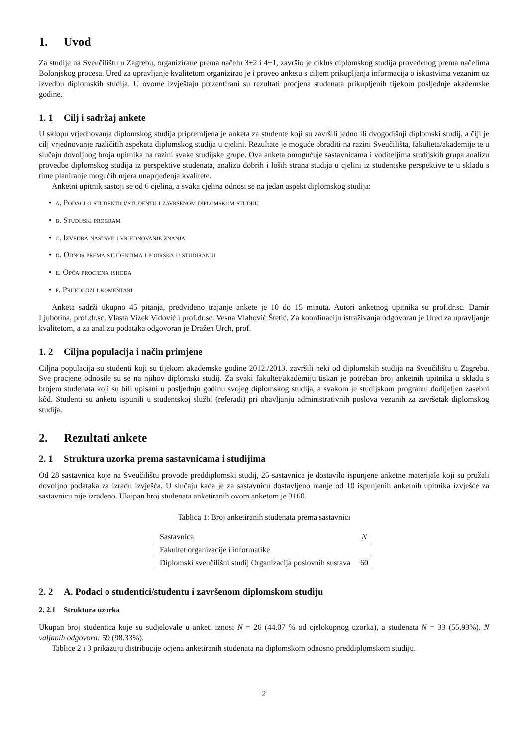1. Uvod
Za studije na Sveučilištu u Zagrebu, organizirane prema načelu 3+2 i 4+1, završio je ciklus diplomskog studija provedenog prema načelima Bolonjskog procesa. Ured za upravljanje kvalitetom organizirao je i proveo anketu s ciljem prikupljanja informacija o iskustvima vezanim uz izvedbu diplomskih studija. U ovome izvještaju prezentirani su rezultati procjena studenata prikupljenih tijekom posljednje akademske godine.
1. 1 Cilj i sadržaj ankete
U sklopu vrjednovanja diplomskog studija pripremljena je anketa za studente koji su završili jedno ili dvogodišnji diplomski studij, a čiji je cilj vrjednovanje različitih aspekata diplomskog studija u cjelini. Rezultate je moguće obraditi na razini Sveučilišta, fakulteta/akademije te u slučaju dovoljnog broja upitnika na razini svake studijske grupe. Ova anketa omogućuje sastavnicama i voditeljima studijskih grupa analizu provedbe diplomskog studija iz perspektive studenata, analizu dobrih i loših strana studija u cjelini iz studentske perspektive te u skladu s time planiranje mogućih mjera unaprjeđenja kvalitete.
Anketni upitnik sastoji se od 6 cjelina, a svaka cjelina odnosi se na jedan aspekt diplomskog studija:
• a. Podaci o studentici/studentu i završenom diplomskom studiju
• b. Studijski program
• c. Izvedba nastave i vrjednovanje znanja
• d. Odnos prema studentima i podrška u studiranju
• e. Opća procjena ishoda
• f. Prijedlozi i komentari
Anketa sadrži ukupno 45 pitanja, predviđeno trajanje ankete je 10 do 15 minuta. Autori anketnog upitnika su prof.dr.sc. Damir Ljubotina, prof.dr.sc. Vlasta Vizek Vidović i prof.dr.sc. Vesna Vlahović Štetić. Za koordinaciju istraživanja odgovoran je Ured za upravljanje kvalitetom, a za analizu podataka odgovoran je Dražen Urch, prof.
1. 2 Ciljna populacija i način primjene
Ciljna populacija su studenti koji su tijekom akademske godine 2012./2013. završili neki od diplomskih studija na Sveučilištu u Zagrebu. Sve procjene odnosile su se na njihov diplomski studij. Za svaki fakultet/akademiju tiskan je potreban broj anketnih upitnika u skladu s brojem studenata koji su bili upisani u posljednju godinu svojeg diplomskog studija, a svakom je studijskom programu dodijeljen zasebni kôd. Studenti su anketu ispunili u studentskoj službi (referadi) pri obavljanju administrativnih poslova vezanih za završetak diplomskog studija.
2. Rezultati ankete
2. 1 Struktura uzorka prema sastavnicama i studijima
Od 28 sastavnica koje na Sveučilištu provode preddiplomski studij, 25 sastavnica je dostavilo ispunjene anketne materijale koji su pružali dovoljno podataka za izradu izvješća. U slučaju kada je za sastavnicu dostavljeno manje od 10 ispunjenih anketnih upitnika izvješće za sastavnicu nije izrađeno. Ukupan broj studenata anketiranih ovom anketom je 3160.
Tablica 1: Broj anketiranih studenata prema sastavnici
| Sastavnica | N |
| --- | --- |
| Fakultet organizacije i informatike | |
| Diplomski sveučilišni studij Organizacija poslovnih sustava | 60 |
2. 2 A. Podaci o studentici/studentu i završenom diplomskom studiju
2. 2.1 Struktura uzorka
Ukupan broj studentica koje su sudjelovale u anketi iznosi N = 26 (44.07 % od cjelokupnog uzorka), a studenata N = 33 (55.93%). N valjanih odgovora: 59 (98.33%).
Tablice 2 i 3 prikazuju distribucije ocjena anketiranih studenata na diplomskom odnosno preddiplomskom studiju.
2